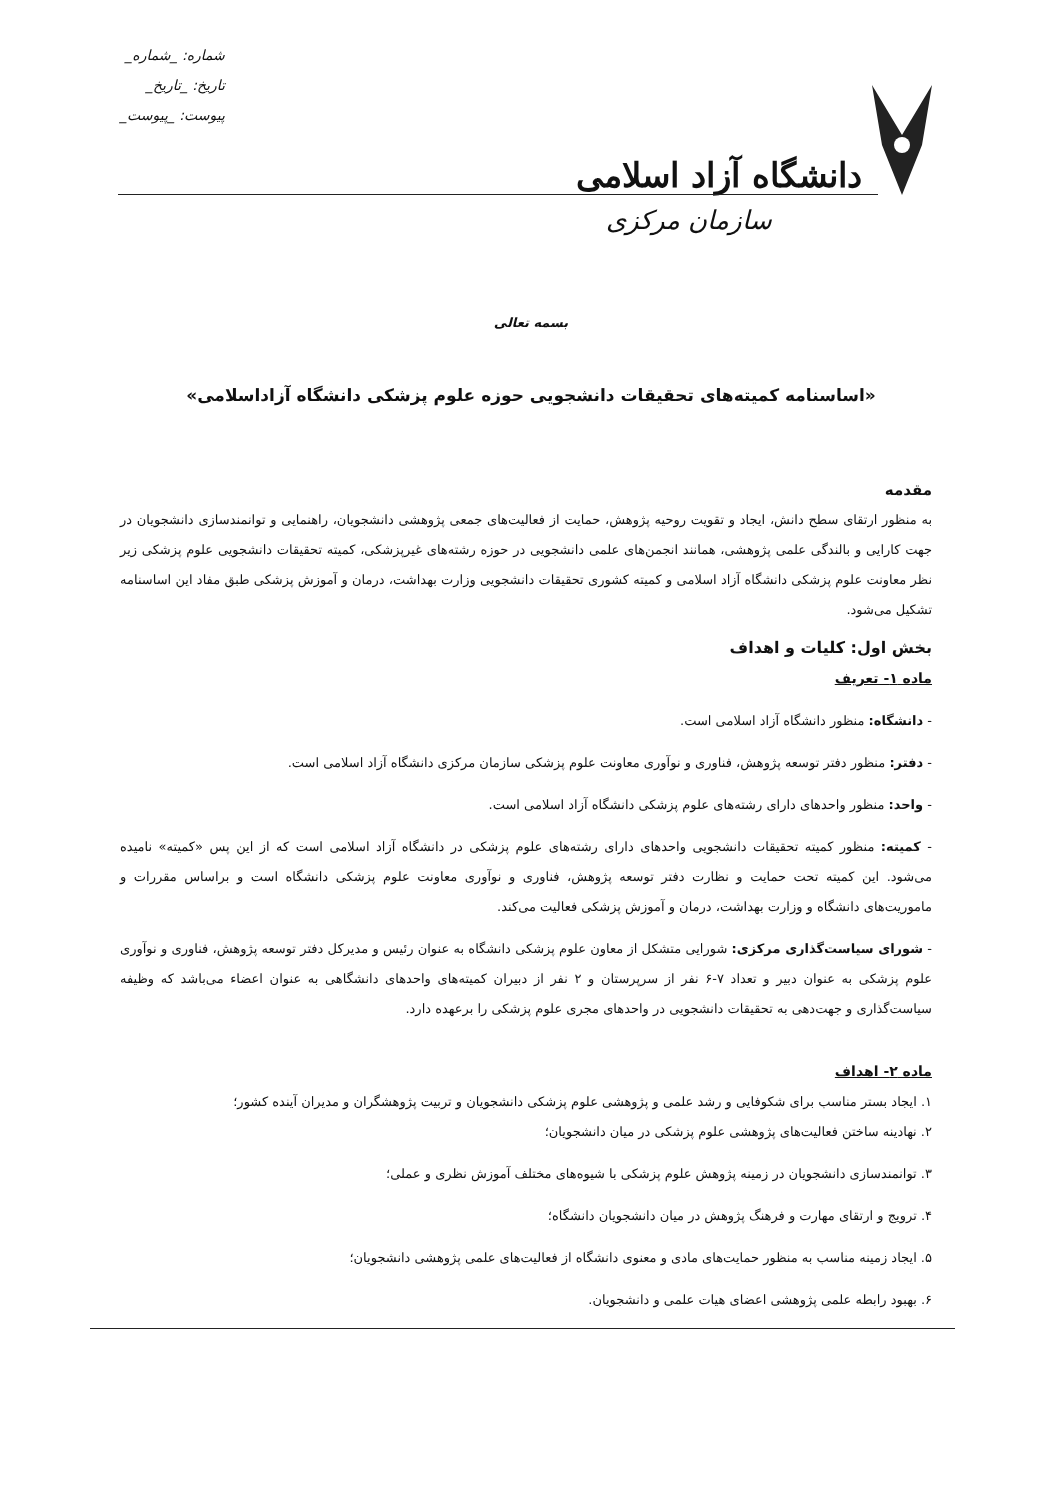دانشگاه آزاد اسلامی
سازمان مرکزی
شماره: _شماره_
تاریخ: _تاریخ_
پیوست: _پیوست_
بسمه تعالی
«اساسنامه کمیته‌های تحقیقات دانشجویی حوزه علوم پزشکی دانشگاه آزاداسلامی»
مقدمه
به منظور ارتقای سطح دانش، ایجاد و تقویت روحیه پژوهش، حمایت از فعالیت‌های جمعی پژوهشی دانشجویان، راهنمایی و توانمندسازی دانشجویان در جهت کارایی و بالندگی علمی پژوهشی، همانند انجمن‌های علمی دانشجویی در حوزه رشته‌های غیرپزشکی، کمیته تحقیقات دانشجویی علوم پزشکی زیر نظر معاونت علوم پزشکی دانشگاه آزاد اسلامی و کمیته کشوری تحقیقات دانشجویی وزارت بهداشت، درمان و آموزش پزشکی طبق مفاد این اساسنامه تشکیل می‌شود.
بخش اول: کلیات و اهداف
ماده ۱- تعریف
- دانشگاه: منظور دانشگاه آزاد اسلامی است.
- دفتر: منظور دفتر توسعه پژوهش، فناوری و نوآوری معاونت علوم پزشکی سازمان مرکزی دانشگاه آزاد اسلامی است.
- واحد: منظور واحدهای دارای رشته‌های علوم پزشکی دانشگاه آزاد اسلامی است.
- کمیته: منظور کمیته تحقیقات دانشجویی واحدهای دارای رشته‌های علوم پزشکی در دانشگاه آزاد اسلامی است که از این پس «کمیته» نامیده می‌شود. این کمیته تحت حمایت و نظارت دفتر توسعه پژوهش، فناوری و نوآوری معاونت علوم پزشکی دانشگاه است و براساس مقررات و ماموریت‌های دانشگاه و وزارت بهداشت، درمان و آموزش پزشکی فعالیت می‌کند.
- شورای سیاست‌گذاری مرکزی: شورایی متشکل از معاون علوم پزشکی دانشگاه به عنوان رئیس و مدیرکل دفتر توسعه پژوهش، فناوری و نوآوری علوم پزشکی به عنوان دبیر و تعداد ۷-۶ نفر از سرپرستان و ۲ نفر از دبیران کمیته‌های واحدهای دانشگاهی به عنوان اعضاء می‌باشد که وظیفه سیاست‌گذاری و جهت‌دهی به تحقیقات دانشجویی در واحدهای مجری علوم پزشکی را برعهده دارد.
ماده ۲- اهداف
۱. ایجاد بستر مناسب برای شکوفایی و رشد علمی و پژوهشی علوم پزشکی دانشجویان و تربیت پژوهشگران و مدیران آینده کشور؛
۲. نهادینه ساختن فعالیت‌های پژوهشی علوم پزشکی در میان دانشجویان؛
۳. توانمندسازی دانشجویان در زمینه پژوهش علوم پزشکی با شیوه‌های مختلف آموزش نظری و عملی؛
۴. ترویج و ارتقای مهارت و فرهنگ پژوهش در میان دانشجویان دانشگاه؛
۵. ایجاد زمینه مناسب به منظور حمایت‌های مادی و معنوی دانشگاه از فعالیت‌های علمی پژوهشی دانشجویان؛
۶. بهبود رابطه علمی پژوهشی اعضای هیات علمی و دانشجویان.